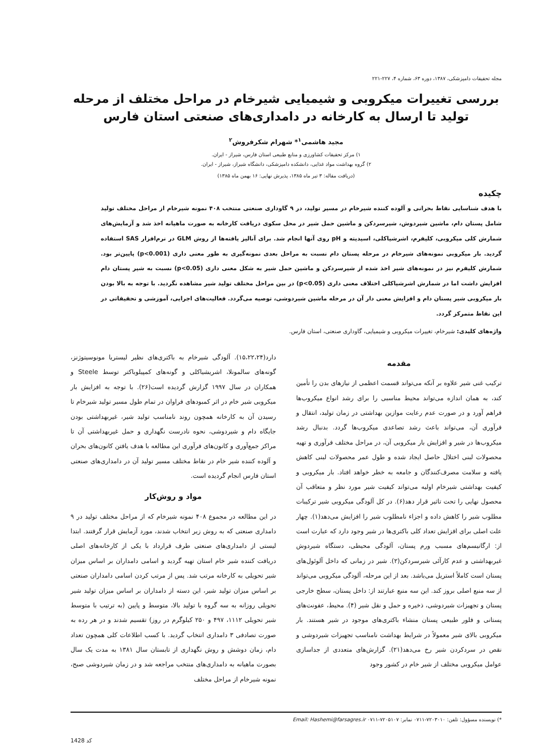مجله تحقیقات دامپزشکی، ۱۳۸۷، دوره ۶۳، شماره ۴، ۲۲۷-۲۲۱
بررسی تغییرات میکروبی و شیمیایی شیرخام در مراحل مختلف از مرحله تولید تا ارسال به کارخانه در دامداری‌های صنعتی استان فارس
مجید هاشمی<sup>۱</sup>* شهرام شکرفروش<sup>۲</sup>
۱) مرکز تحقیقات کشاورزی و منابع طبیعی استان فارس، شیراز - ایران.
۲) گروه بهداشت مواد غذایی، دانشکده دامپزشکی، دانشگاه شیراز، شیراز - ایران.
(دریافت مقاله: ۳ تیر ماه ۱۳۸۵، پذیرش نهایی: ۱۶ بهمن ماه ۱۳۸۵)
چکیده
با هدف شناسایی نقاط بحرانی و آلوده کننده شیرخام در مسیر تولید، در ۹ گاوداری صنعتی منتخب ۴۰۸ نمونه شیرخام از مراحل مختلف تولید شامل پستان دام، ماشین شیردوش، شیرسردکن و ماشین حمل شیر در محل سکوی دریافت کارخانه به صورت ماهیانه اخذ شد و آزمایش‌های شمارش کلی میکروبی، کلیفرم، اشرشیاکلی، اسیدیته و pH روی آنها انجام شد. برای آنالیز یافته‌ها از روش GLM در نرم‌افزار SAS استفاده گردید. بار میکروبی نمونه‌های شیرخام در مرحله پستان دام نسبت به مراحل بعدی نمونه‌گیری به طور معنی داری (p<0.001) پایین‌تر بود. شمارش کلیفرم نیز در نمونه‌های شیر اخذ شده از شیرسردکن و ماشین حمل شیر به شکل معنی داری (p<0.05) نسبت به شیر پستان دام افزایش داشت اما در شمارش اشرشیاکلی اختلاف معنی داری (p<0.05) در بین مراحل مختلف تولید شیر مشاهده نگردید. با توجه به بالا بودن بار میکروبی شیر پستان دام و افزایش معنی دار آن در مرحله ماشین شیردوشی، توصیه می‌گردد. فعالیت‌های اجرایی، آموزشی و تحقیقاتی در این نقاط متمرکز گردد.
واژه‌های کلیدی: شیرخام، تغییرات میکروبی و شیمیایی، گاوداری صنعتی، استان فارس.
مقدمه
ترکیب غنی شیر علاوه بر آنکه می‌تواند قسمت اعظمی از نیازهای بدن را تأمین کند، به همان اندازه می‌تواند محیط مناسبی را برای رشد انواع میکروب‌ها فراهم آورد و در صورت عدم رعایت موازین بهداشتی در زمان تولید، انتقال و فرآوری آن، می‌تواند باعث رشد تصاعدی میکروب‌ها گردد. بدنبال رشد میکروب‌ها در شیر و افزایش بار میکروبی آن، در مراحل مختلف فرآوری و تهیه محصولات لبنی اختلال حاصل ایجاد شده و طول عمر محصولات لبنی کاهش یافته و سلامت مصرف‌کنندگان و جامعه به خطر خواهد افتاد. بار میکروبی و کیفیت بهداشتی شیرخام اولیه می‌تواند کیفیت شیر مورد نظر و متعاقب آن محصول نهایی را تحت تاثیر قرار دهد(۶). در کل آلودگی میکروبی شیر ترکیبات مطلوب شیر را کاهش داده و اجزاء نامطلوب شیر را افزایش می‌دهد(۱). چهار علت اصلی برای افزایش تعداد کلی باکتری‌ها در شیر وجود دارد که عبارت است از: ارگانیسم‌های مسبب ورم پستان، آلودگی محیطی، دستگاه شیردوش غیربهداشتی و عدم کارآئی شیرسردکن(۲). شیر در زمانی که داخل آلوئول‌های پستان است کاملاً استریل می‌باشد. بعد از این مرحله، آلودگی میکروبی می‌تواند از سه منبع اصلی بروز کند. این سه منبع عبارتند از: داخل پستان، سطح خارجی پستان و تجهیزات شیردوشی، ذخیره و حمل و نقل شیر (۴). محیط، عفونت‌های پستانی و فلور طبیعی پستان منشاء باکتری‌های موجود در شیر هستند. بار میکروبی بالای شیر معمولاً در شرایط بهداشت نامناسب تجهیزات شیردوشی و نقص در سردکردن شیر رخ می‌دهد(۲۱). گزارش‌های متعددی از جداسازی عوامل میکروبی مختلف از شیر خام در کشور وجود
دارد(۱۵،۲۲،۲۴). آلودگی شیرخام به باکتری‌های نظیر لیستریا مونوسیتوژنز، گونه‌های سالمونلا، اشریشیاکلی و گونه‌های کمپیلوباکتر توسط Steele و همکاران در سال ۱۹۹۷ گزارش گردیده است(۲۶). با توجه به افزایش بار میکروبی شیر خام در اثر کمبودهای فراوان در تمام طول مسیر تولید شیرخام تا رسیدن آن به کارخانه همچون روند نامناسب تولید شیر، غیربهداشتی بودن جایگاه دام و شیردوشی، نحوه نادرست نگهداری و حمل غیربهداشتی آن تا مراکز جمع‌آوری و کانون‌های فرآوری این مطالعه با هدف یافتن کانون‌های بحران و آلوده کننده شیر خام در نقاط مختلف مسیر تولید آن در دامداری‌های صنعتی استان فارس انجام گردیده است.
مواد و روش‌کار
در این مطالعه در مجموع ۴۰۸ نمونه شیرخام که از مراحل مختلف تولید در ۹ دامداری صنعتی که به روش زیر انتخاب شدند، مورد آزمایش قرار گرفتند. ابتدا لیستی از دامداری‌های صنعتی طرف قرارداد با یکی از کارخانه‌های اصلی دریافت کننده شیر خام استان تهیه گردید و اسامی دامداران بر اساس میزان شیر تحویلی به کارخانه مرتب شد. پس از مرتب کردن اسامی دامداران صنعتی بر اساس میزان تولید شیر، این دسته از دامداران بر اساس میزان تولید شیر تحویلی روزانه به سه گروه با تولید بالا، متوسط و پایین (به ترتیب با متوسط شیر تحویلی ۱۱۱۲، ۴۹۷ و ۲۵۰ کیلوگرم در روز) تقسیم شدند و در هر رده به صورت تصادفی ۳ دامداری انتخاب گردید. با کسب اطلاعات کلی همچون تعداد دام، زمان دوشش و روش نگهداری از تابستان سال ۱۳۸۱ به مدت یک سال بصورت ماهیانه به دامداری‌های منتخب مراجعه شد و در زمان شیردوشی صبح، نمونه شیرخام از مراحل مختلف
*) نویسنده مسؤول: تلفن: ۷۲۰۳۰۱۰-۰۷۱۱ نمابر: ۷۲۰۵۱۰۷-۰۷۱۱ Email: Hashemi@farsagres.ir
1428 کد